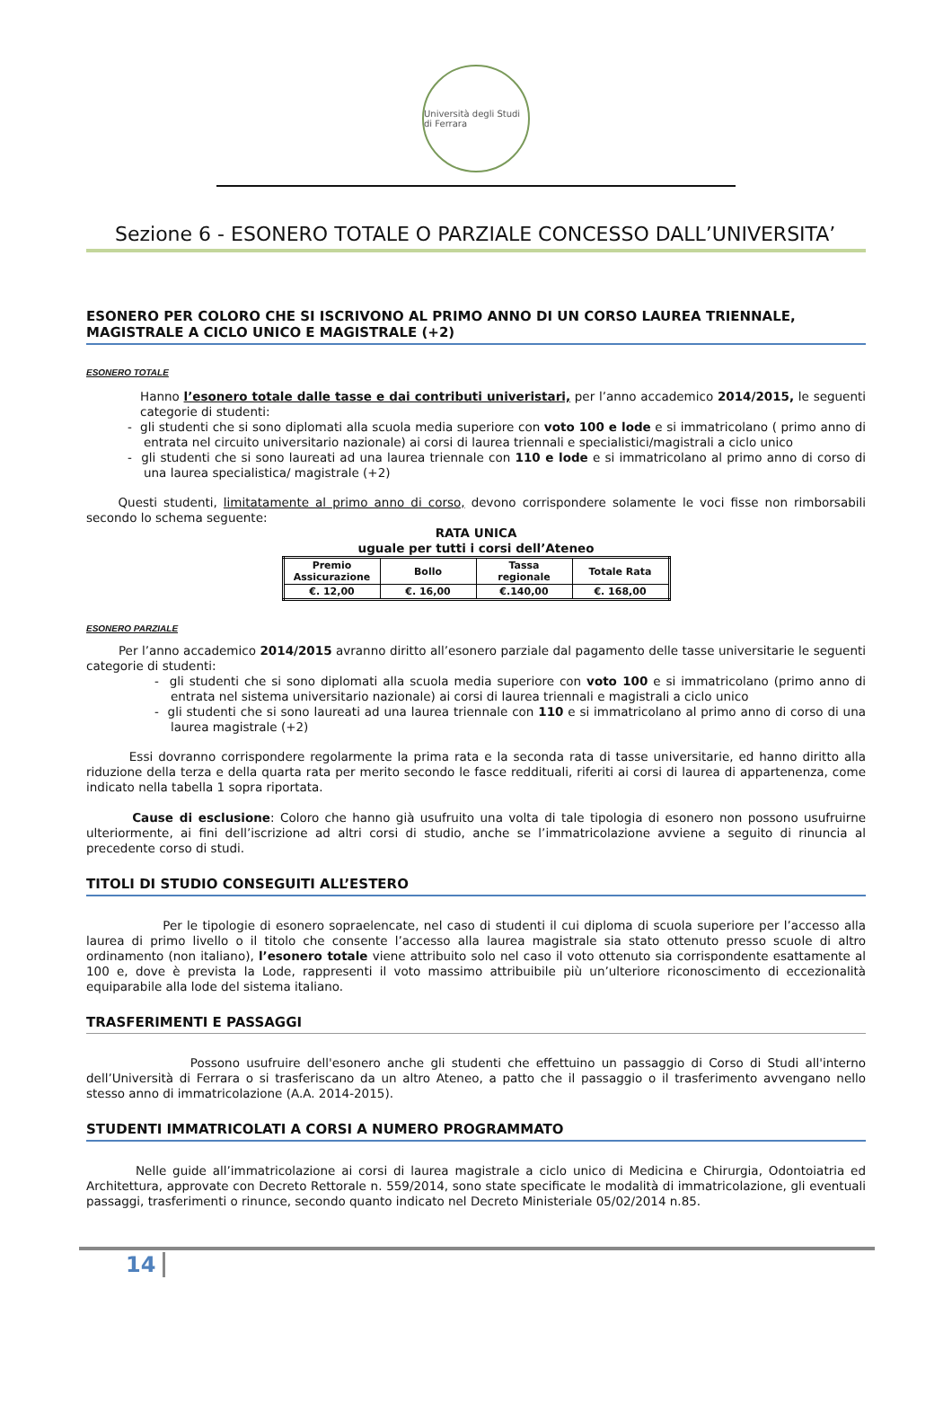Università degli Studi di Ferrara
Sezione 6 - ESONERO TOTALE O PARZIALE CONCESSO DALL’UNIVERSITA’
ESONERO PER COLORO CHE SI ISCRIVONO AL PRIMO ANNO DI UN CORSO LAUREA TRIENNALE, MAGISTRALE A CICLO UNICO E MAGISTRALE (+2)
ESONERO TOTALE
Hanno l’esonero totale dalle tasse e dai contributi univeristari, per l’anno accademico 2014/2015, le seguenti categorie di studenti:
- gli studenti che si sono diplomati alla scuola media superiore con voto 100 e lode e si immatricolano ( primo anno di entrata nel circuito universitario nazionale) ai corsi di laurea triennali e specialistici/magistrali a ciclo unico
- gli studenti che si sono laureati ad una laurea triennale con 110 e lode e si immatricolano al primo anno di corso di una laurea specialistica/ magistrale (+2)
Questi studenti, limitatamente al primo anno di corso, devono corrispondere solamente le voci fisse non rimborsabili secondo lo schema seguente:
RATA UNICA
uguale per tutti i corsi dell’Ateneo
| Premio Assicurazione | Bollo | Tassa regionale | Totale Rata |
| --- | --- | --- | --- |
| €. 12,00 | €. 16,00 | €.140,00 | €. 168,00 |
ESONERO PARZIALE
Per l’anno accademico 2014/2015 avranno diritto all’esonero parziale dal pagamento delle tasse universitarie le seguenti categorie di studenti:
- gli studenti che si sono diplomati alla scuola media superiore con voto 100 e si immatricolano (primo anno di entrata nel sistema universitario nazionale) ai corsi di laurea triennali e magistrali a ciclo unico
- gli studenti che si sono laureati ad una laurea triennale con 110 e si immatricolano al primo anno di corso di una laurea magistrale (+2)
Essi dovranno corrispondere regolarmente la prima rata e la seconda rata di tasse universitarie, ed hanno diritto alla riduzione della terza e della quarta rata per merito secondo le fasce reddituali, riferiti ai corsi di laurea di appartenenza, come indicato nella tabella 1 sopra riportata.
Cause di esclusione: Coloro che hanno già usufruito una volta di tale tipologia di esonero non possono usufruirne ulteriormente, ai fini dell’iscrizione ad altri corsi di studio, anche se l’immatricolazione avviene a seguito di rinuncia al precedente corso di studi.
TITOLI DI STUDIO CONSEGUITI ALL’ESTERO
Per le tipologie di esonero sopraelencate, nel caso di studenti il cui diploma di scuola superiore per l’accesso alla laurea di primo livello o il titolo che consente l’accesso alla laurea magistrale sia stato ottenuto presso scuole di altro ordinamento (non italiano), l’esonero totale viene attribuito solo nel caso il voto ottenuto sia corrispondente esattamente al 100 e, dove è prevista la Lode, rappresenti il voto massimo attribuibile più un’ulteriore riconoscimento di eccezionalità equiparabile alla lode del sistema italiano.
TRASFERIMENTI E PASSAGGI
Possono usufruire dell'esonero anche gli studenti che effettuino un passaggio di Corso di Studi all'interno dell’Università di Ferrara o si trasferiscano da un altro Ateneo, a patto che il passaggio o il trasferimento avvengano nello stesso anno di immatricolazione (A.A. 2014-2015).
STUDENTI IMMATRICOLATI A CORSI A NUMERO PROGRAMMATO
Nelle guide all’immatricolazione ai corsi di laurea magistrale a ciclo unico di Medicina e Chirurgia, Odontoiatria ed Architettura, approvate con Decreto Rettorale n. 559/2014, sono state specificate le modalità di immatricolazione, gli eventuali passaggi, trasferimenti o rinunce, secondo quanto indicato nel Decreto Ministeriale 05/02/2014 n.85.
14